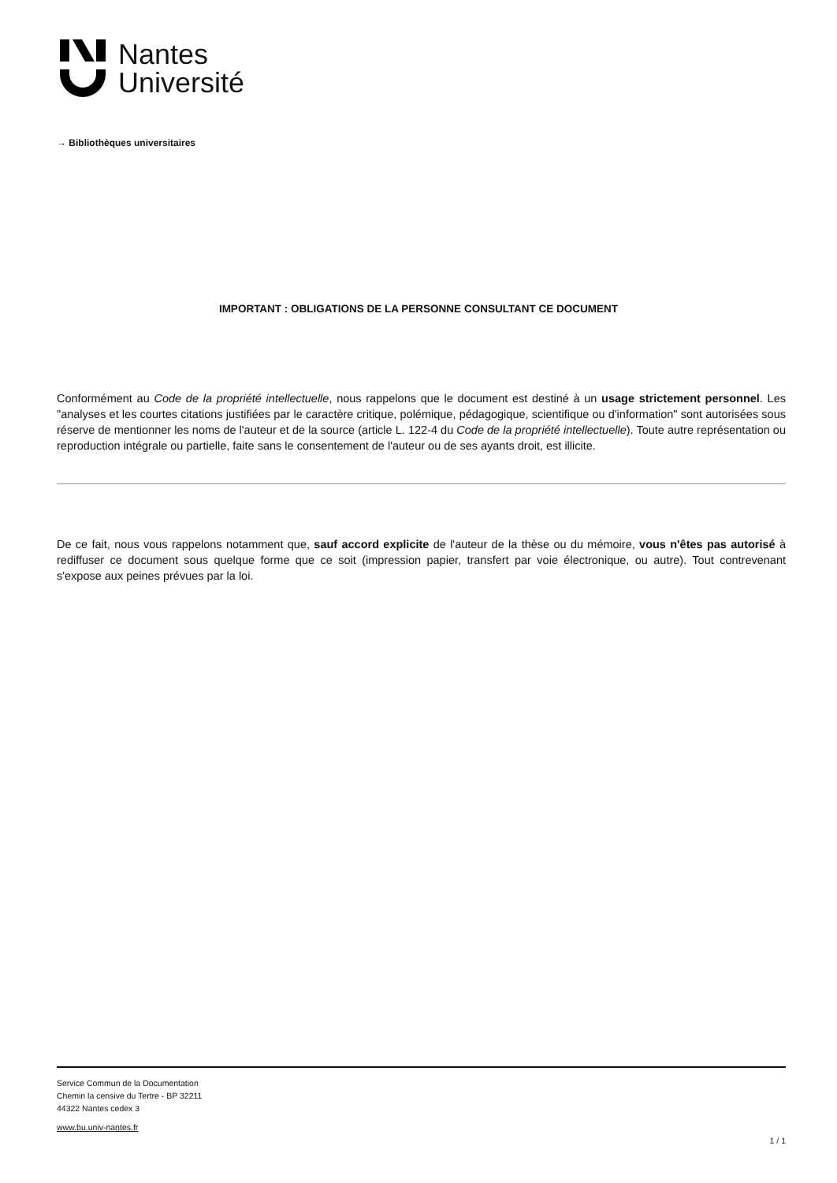Nantes
Université
→ Bibliothèques universitaires
IMPORTANT : OBLIGATIONS DE LA PERSONNE CONSULTANT CE DOCUMENT
Conformément au Code de la propriété intellectuelle, nous rappelons que le document est destiné à un usage strictement personnel. Les "analyses et les courtes citations justifiées par le caractère critique, polémique, pédagogique, scientifique ou d'information" sont autorisées sous réserve de mentionner les noms de l'auteur et de la source (article L. 122-4 du Code de la propriété intellectuelle). Toute autre représentation ou reproduction intégrale ou partielle, faite sans le consentement de l'auteur ou de ses ayants droit, est illicite.
De ce fait, nous vous rappelons notamment que, sauf accord explicite de l'auteur de la thèse ou du mémoire, vous n'êtes pas autorisé à rediffuser ce document sous quelque forme que ce soit (impression papier, transfert par voie électronique, ou autre). Tout contrevenant s'expose aux peines prévues par la loi.
Service Commun de la Documentation
Chemin la censive du Tertre - BP 32211
44322 Nantes cedex 3
www.bu.univ-nantes.fr
1 / 1